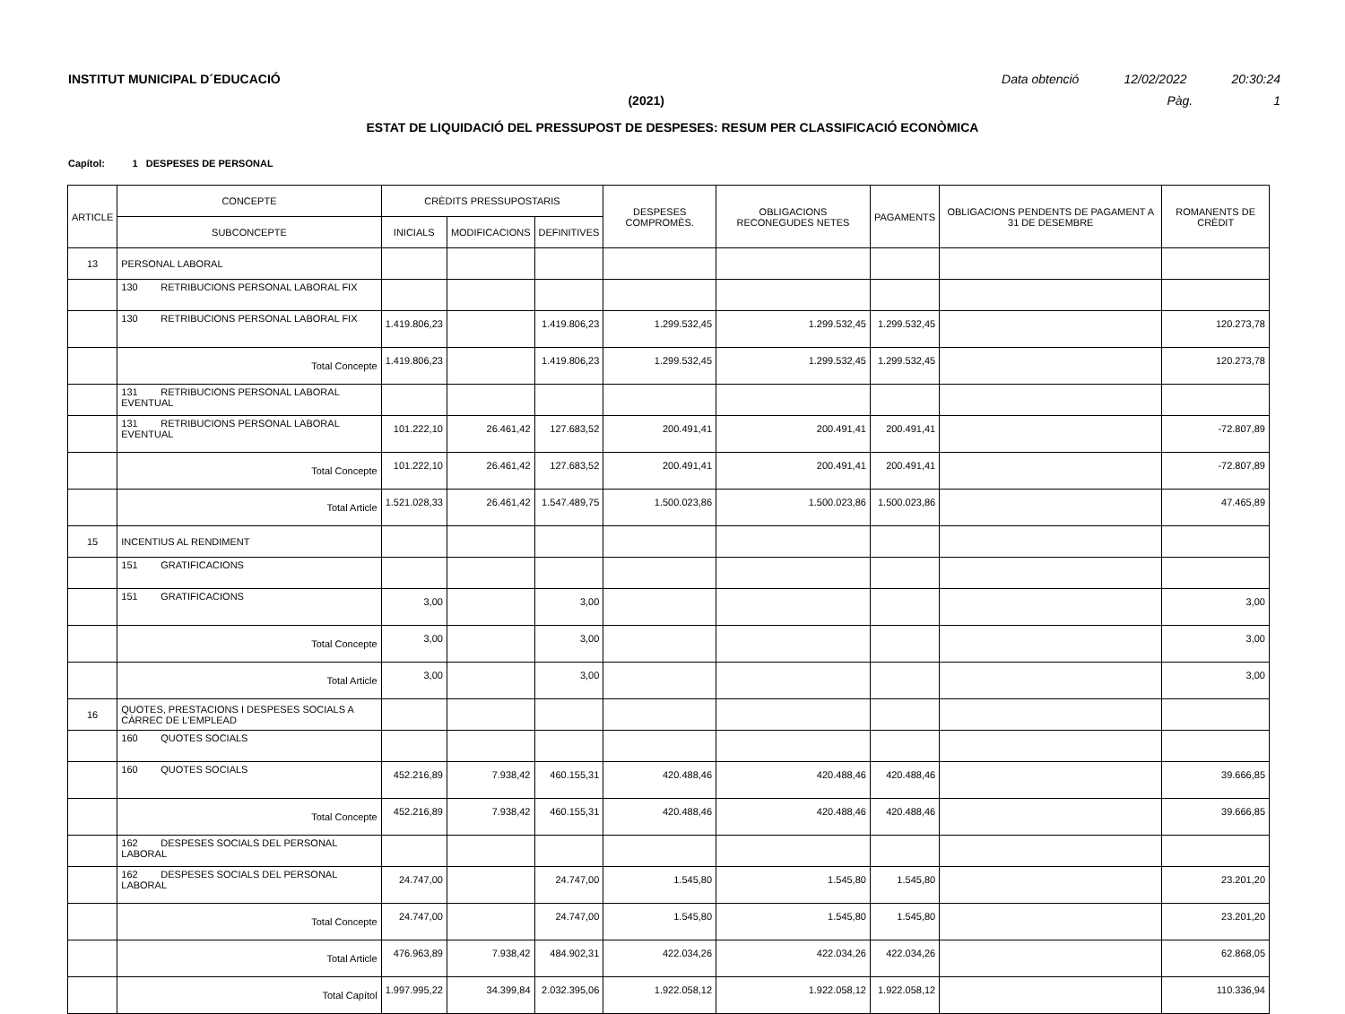INSTITUT MUNICIPAL D´EDUCACIÓ Data obtenció 12/02/2022 20:30:24
(2021) Pàg. 1
ESTAT DE LIQUIDACIÓ DEL PRESSUPOST DE DESPESES: RESUM PER CLASSIFICACIÓ ECONÒMICA
Capítol: 1 DESPESES DE PERSONAL
| ARTICLE | CONCEPTE | CRÈDITS PRESSUPOSTARIS | | | DESPESES COMPROMÈS. | OBLIGACIONS RECONEGUDES NETES | PAGAMENTS | OBLIGACIONS PENDENTS DE PAGAMENT A 31 DE DESEMBRE | ROMANENTS DE CRÈDIT |
| --- | --- | --- | --- | --- | --- | --- | --- | --- | --- |
| | SUBCONCEPTE | INICIALS | MODIFICACIONS | DEFINITIVES | | | | | |
| 13 | PERSONAL LABORAL | | | | | | | | |
| | 130 RETRIBUCIONS PERSONAL LABORAL FIX | | | | | | | | |
| | 130 RETRIBUCIONS PERSONAL LABORAL FIX | 1.419.806,23 | | 1.419.806,23 | 1.299.532,45 | 1.299.532,45 | 1.299.532,45 | | 120.273,78 |
| | Total Concepte | 1.419.806,23 | | 1.419.806,23 | 1.299.532,45 | 1.299.532,45 | 1.299.532,45 | | 120.273,78 |
| | 131 RETRIBUCIONS PERSONAL LABORAL EVENTUAL | | | | | | | | |
| | 131 RETRIBUCIONS PERSONAL LABORAL EVENTUAL | 101.222,10 | 26.461,42 | 127.683,52 | 200.491,41 | 200.491,41 | 200.491,41 | | -72.807,89 |
| | Total Concepte | 101.222,10 | 26.461,42 | 127.683,52 | 200.491,41 | 200.491,41 | 200.491,41 | | -72.807,89 |
| | Total Article | 1.521.028,33 | 26.461,42 | 1.547.489,75 | 1.500.023,86 | 1.500.023,86 | 1.500.023,86 | | 47.465,89 |
| 15 | INCENTIUS AL RENDIMENT | | | | | | | | |
| | 151 GRATIFICACIONS | | | | | | | | |
| | 151 GRATIFICACIONS | 3,00 | | 3,00 | | | | | 3,00 |
| | Total Concepte | 3,00 | | 3,00 | | | | | 3,00 |
| | Total Article | 3,00 | | 3,00 | | | | | 3,00 |
| 16 | QUOTES, PRESTACIONS I DESPESES SOCIALS A CÀRREC DE L'EMPLEAD | | | | | | | | |
| | 160 QUOTES SOCIALS | | | | | | | | |
| | 160 QUOTES SOCIALS | 452.216,89 | 7.938,42 | 460.155,31 | 420.488,46 | 420.488,46 | 420.488,46 | | 39.666,85 |
| | Total Concepte | 452.216,89 | 7.938,42 | 460.155,31 | 420.488,46 | 420.488,46 | 420.488,46 | | 39.666,85 |
| | 162 DESPESES SOCIALS DEL PERSONAL LABORAL | | | | | | | | |
| | 162 DESPESES SOCIALS DEL PERSONAL LABORAL | 24.747,00 | | 24.747,00 | 1.545,80 | 1.545,80 | 1.545,80 | | 23.201,20 |
| | Total Concepte | 24.747,00 | | 24.747,00 | 1.545,80 | 1.545,80 | 1.545,80 | | 23.201,20 |
| | Total Article | 476.963,89 | 7.938,42 | 484.902,31 | 422.034,26 | 422.034,26 | 422.034,26 | | 62.868,05 |
| | Total Capítol | 1.997.995,22 | 34.399,84 | 2.032.395,06 | 1.922.058,12 | 1.922.058,12 | 1.922.058,12 | | 110.336,94 |